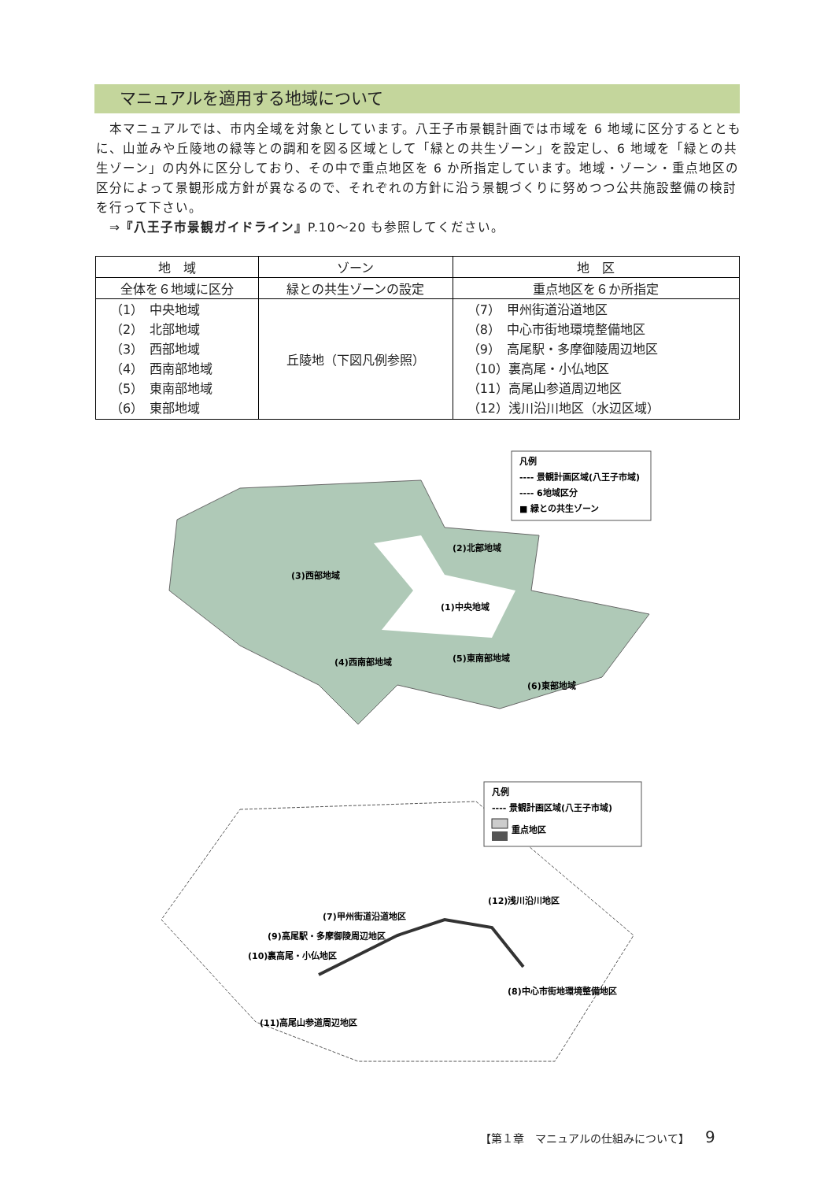マニュアルを適用する地域について
　本マニュアルでは、市内全域を対象としています。八王子市景観計画では市域を 6 地域に区分するとともに、山並みや丘陵地の緑等との調和を図る区域として「緑との共生ゾーン」を設定し、6 地域を「緑との共生ゾーン」の内外に区分しており、その中で重点地区を 6 か所指定しています。地域・ゾーン・重点地区の区分によって景観形成方針が異なるので、それぞれの方針に沿う景観づくりに努めつつ公共施設整備の検討を行って下さい。
　⇒『八王子市景観ガイドライン』P.10～20 も参照してください。
| 地 域 | ゾーン | 地 区 |
| --- | --- | --- |
| 全体を６地域に区分 | 緑との共生ゾーンの設定 | 重点地区を６か所指定 |
| （1） 中央地域 （2） 北部地域 （3） 西部地域 （4） 西南部地域 （5） 東南部地域 （6） 東部地域 | 丘陵地（下図凡例参照） | （7） 甲州街道沿道地区 （8） 中心市街地環境整備地区 （9） 高尾駅・多摩御陵周辺地区 （10）裏高尾・小仏地区 （11）高尾山参道周辺地区 （12）浅川沿川地区（水辺区域） |
凡例
---- 景観計画区域(八王子市域)
---- 6地域区分
■ 緑との共生ゾーン
(2)北部地域
(3)西部地域
(1)中央地域
(4)西南部地域
(5)東南部地域
(6)東部地域
凡例
---- 景観計画区域(八王子市域)
重点地区
(12)浅川沿川地区
(7)甲州街道沿道地区
(9)高尾駅・多摩御陵周辺地区
(10)裏高尾・小仏地区
(8)中心市街地環境整備地区
(11)高尾山参道周辺地区
【第１章　マニュアルの仕組みについて】 9